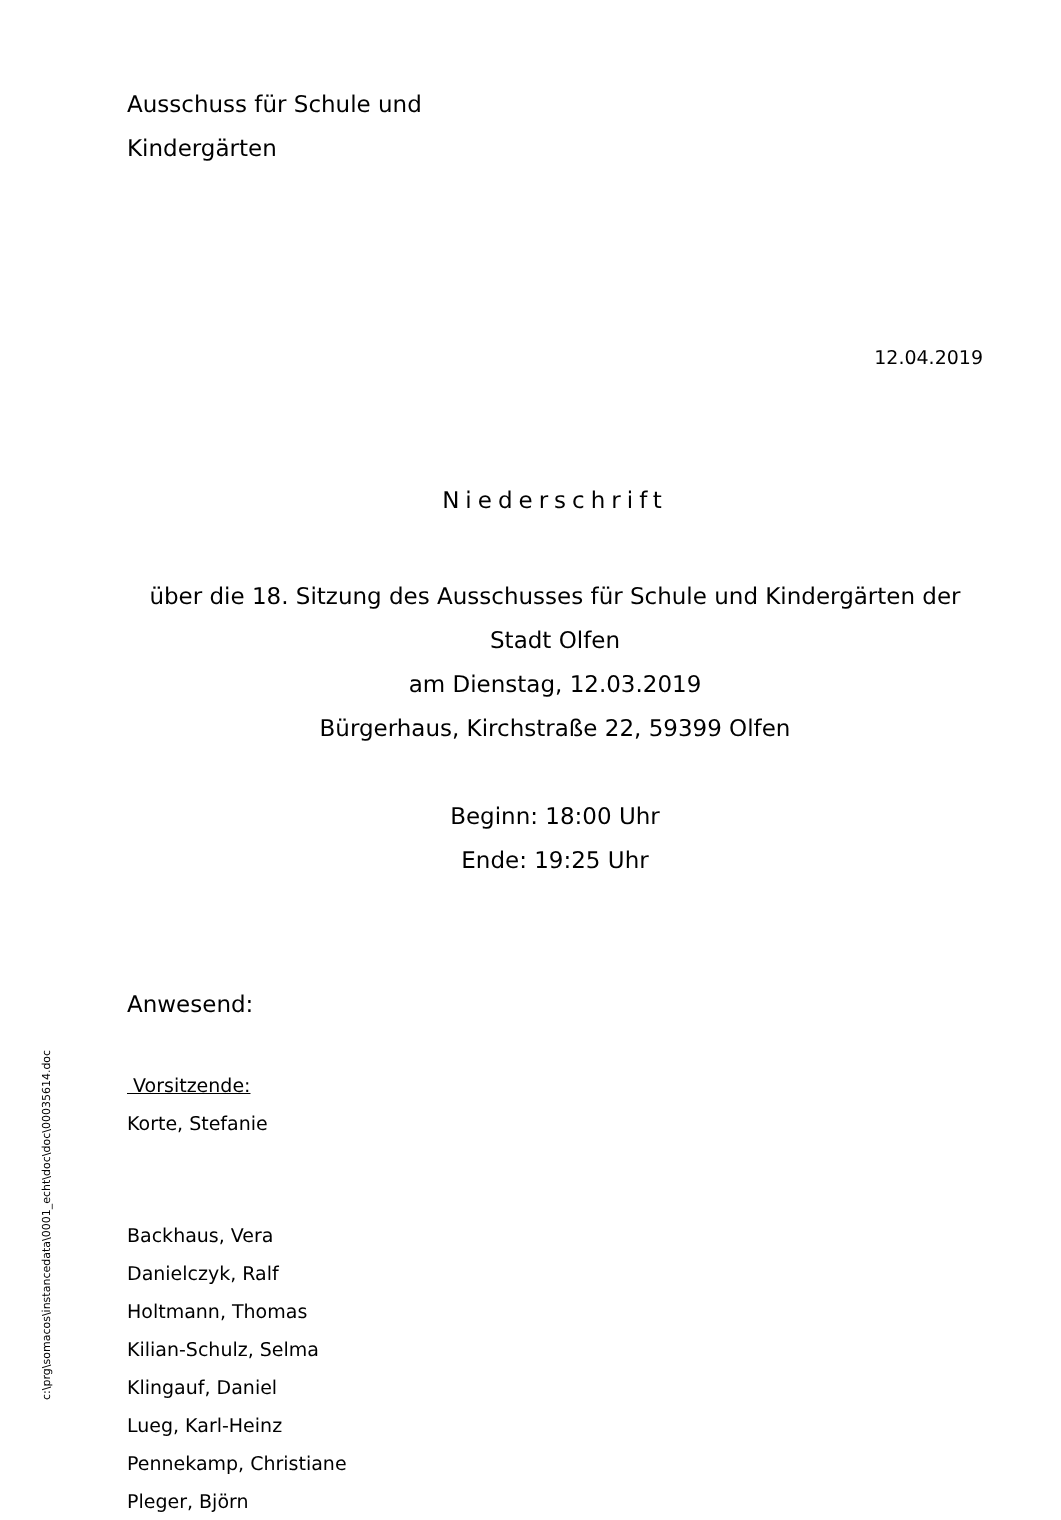Ausschuss für Schule und
Kindergärten
12.04.2019
Niederschrift
über die 18. Sitzung des Ausschusses für Schule und Kindergärten der Stadt Olfen
am Dienstag, 12.03.2019
Bürgerhaus, Kirchstraße 22, 59399 Olfen
Beginn: 18:00 Uhr
Ende: 19:25 Uhr
Anwesend:
Vorsitzende:
Korte, Stefanie
Backhaus, Vera
Danielczyk, Ralf
Holtmann, Thomas
Kilian-Schulz, Selma
Klingauf, Daniel
Lueg, Karl-Heinz
Pennekamp, Christiane
Pleger, Björn
c:\prg\somacos\instancedata\0001_echt\doc\doc\00035614.doc